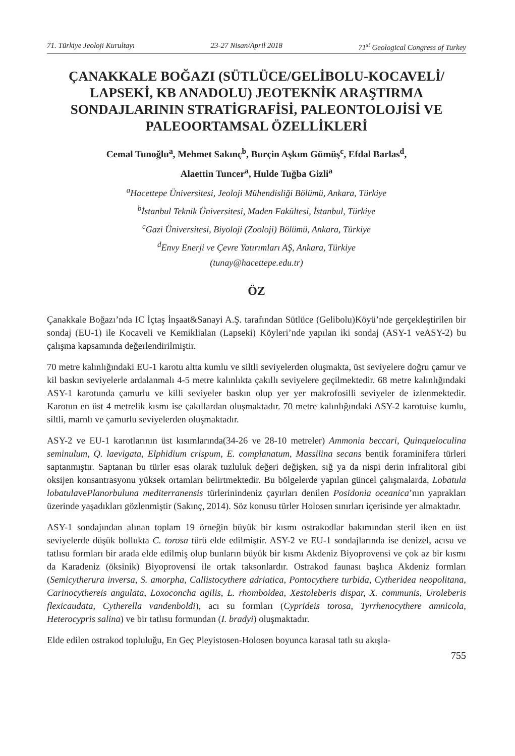71. Türkiye Jeoloji Kurultayı 23-27 Nisan/April 2018 71<sup>st</sup> Geological Congress of Turkey
ÇANAKKALE BOĞAZI (SÜTLÜCE/GELİBOLU-KOCAVELİ/ LAPSEKİ, KB ANADOLU) JEOTEKNİK ARAŞTIRMA SONDAJLARININ STRATİGRAFİSİ, PALEONTOLOJİSİ VE PALEOORTAMSAL ÖZELLİKLERİ
Cemal Tunoğlu<sup>a</sup>, Mehmet Sakınç<sup>b</sup>, Burçin Aşkım Gümüş<sup>c</sup>, Efdal Barlas<sup>d</sup>,
Alaettin Tuncer<sup>a</sup>, Hulde Tuğba Gizli<sup>a</sup>
<sup>a</sup> Hacettepe Üniversitesi, Jeoloji Mühendisliği Bölümü, Ankara, Türkiye
<sup>b</sup> İstanbul Teknik Üniversitesi, Maden Fakültesi, İstanbul, Türkiye
<sup>c</sup> Gazi Üniversitesi, Biyoloji (Zooloji) Bölümü, Ankara, Türkiye
<sup>d</sup> Envy Enerji ve Çevre Yatırımları AŞ, Ankara, Türkiye
(tunay@hacettepe.edu.tr)
ÖZ
Çanakkale Boğazı’nda IC İçtaş İnşaat&Sanayi A.Ş. tarafından Sütlüce (Gelibolu)Köyü’nde gerçekleştirilen bir sondaj (EU-1) ile Kocaveli ve Kemiklialan (Lapseki) Köyleri’nde yapılan iki sondaj (ASY-1 veASY-2) bu çalışma kapsamında değerlendirilmiştir.
70 metre kalınlığındaki EU-1 karotu altta kumlu ve siltli seviyelerden oluşmakta, üst seviyelere doğru çamur ve kil baskın seviyelerle ardalanmalı 4-5 metre kalınlıkta çakıllı seviyelere geçilmektedir. 68 metre kalınlığındaki ASY-1 karotunda çamurlu ve killi seviyeler baskın olup yer yer makrofosilli seviyeler de izlenmektedir. Karotun en üst 4 metrelik kısmı ise çakıllardan oluşmaktadır. 70 metre kalınlığındaki ASY-2 karotuise kumlu, siltli, marnlı ve çamurlu seviyelerden oluşmaktadır.
ASY-2 ve EU-1 karotlarının üst kısımlarında(34-26 ve 28-10 metreler) Ammonia beccari, Quinqueloculina seminulum, Q. laevigata, Elphidium crispum, E. complanatum, Massilina secans bentik foraminifera türleri saptanmıştır. Saptanan bu türler esas olarak tuzluluk değeri değişken, sığ ya da nispi derin infralitoral gibi oksijen konsantrasyonu yüksek ortamları belirtmektedir. Bu bölgelerde yapılan güncel çalışmalarda, Lobatula lobatulavePlanorbuluna mediterranensis türlerinindeniz çayırları denilen Posidonia oceanica’nın yaprakları üzerinde yaşadıkları gözlenmiştir (Sakınç, 2014). Söz konusu türler Holosen sınırları içerisinde yer almaktadır.
ASY-1 sondajından alınan toplam 19 örneğin büyük bir kısmı ostrakodlar bakımından steril iken en üst seviyelerde düşük bollukta C. torosa türü elde edilmiştir. ASY-2 ve EU-1 sondajlarında ise denizel, acısu ve tatlısu formları bir arada elde edilmiş olup bunların büyük bir kısmı Akdeniz Biyoprovensi ve çok az bir kısmı da Karadeniz (öksinik) Biyoprovensi ile ortak taksonlardır. Ostrakod faunası başlıca Akdeniz formları (Semicytherura inversa, S. amorpha, Callistocythere adriatica, Pontocythere turbida, Cytheridea neopolitana, Carinocythereis angulata, Loxoconcha agilis, L. rhomboidea, Xestoleberis dispar, X. communis, Uroleberis flexicaudata, Cytherella vandenboldi), acı su formları (Cyprideis torosa, Tyrrhenocythere amnicola, Heterocypris salina) ve bir tatlısu formundan (I. bradyi) oluşmaktadır.
Elde edilen ostrakod topluluğu, En Geç Pleyistosen-Holosen boyunca karasal tatlı su akışla-
755